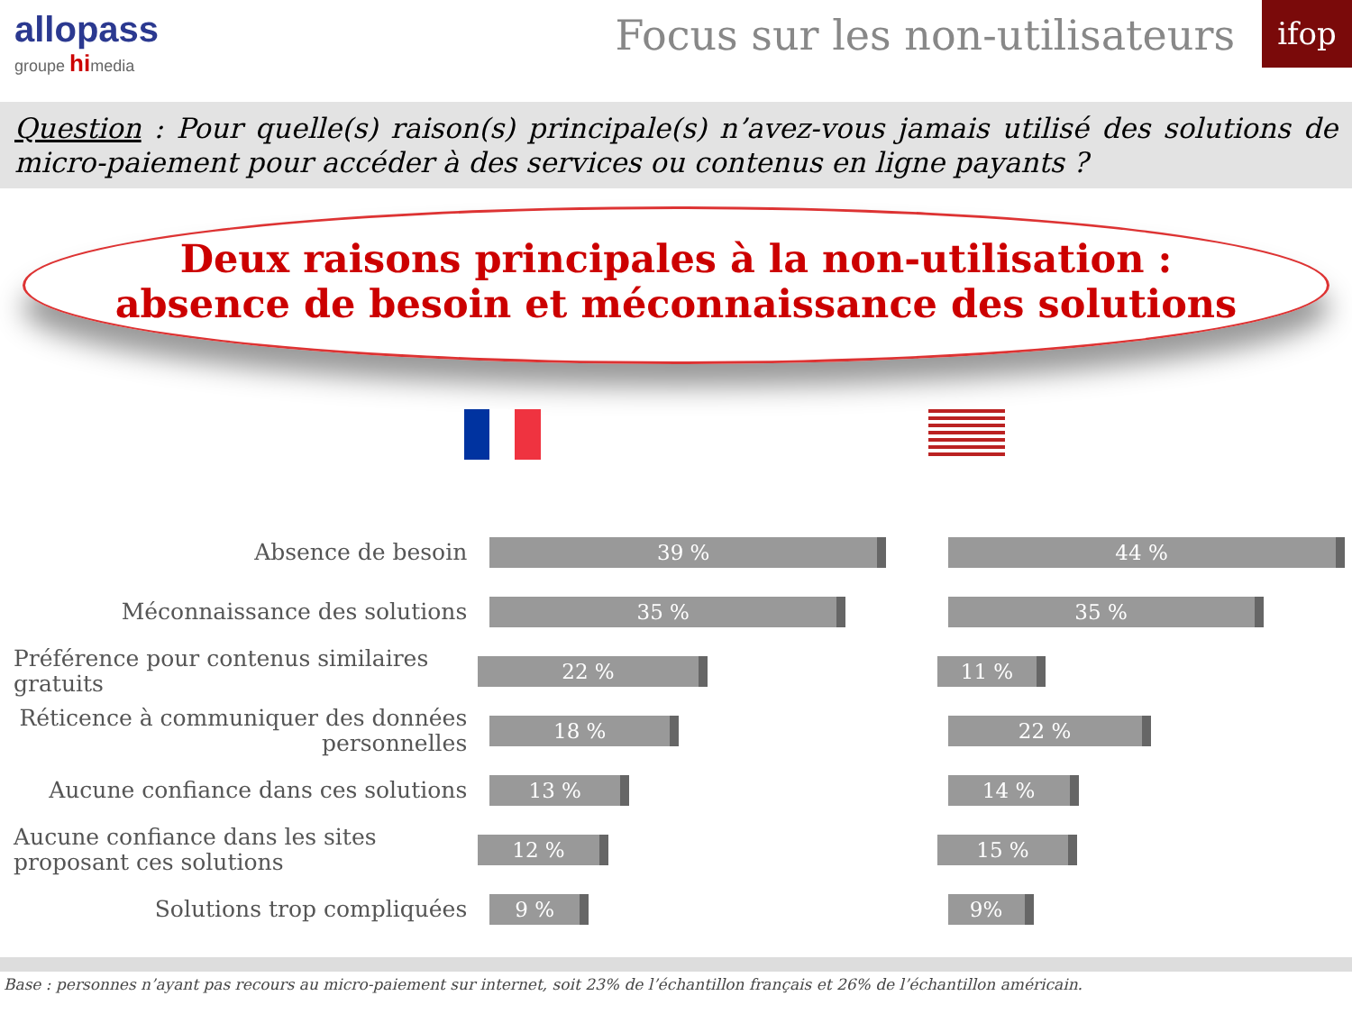allopass
groupe himedia
Focus sur les non-utilisateurs
ifop
Question : Pour quelle(s) raison(s) principale(s) n’avez-vous jamais utilisé des solutions de micro-paiement pour accéder à des services ou contenus en ligne payants ?
Deux raisons principales à la non-utilisation :
absence de besoin et méconnaissance des solutions
Absence de besoin
39 % 44 %
Méconnaissance des solutions
35 % 35 %
Préférence pour contenus similaires gratuits
22 % 11 %
Réticence à communiquer des données personnelles
18 % 22 %
Aucune confiance dans ces solutions
13 % 14 %
Aucune confiance dans les sites proposant ces solutions
12 % 15 %
Solutions trop compliquées
9 % 9%
Base : personnes n’ayant pas recours au micro-paiement sur internet, soit 23% de l’échantillon français et 26% de l’échantillon américain.